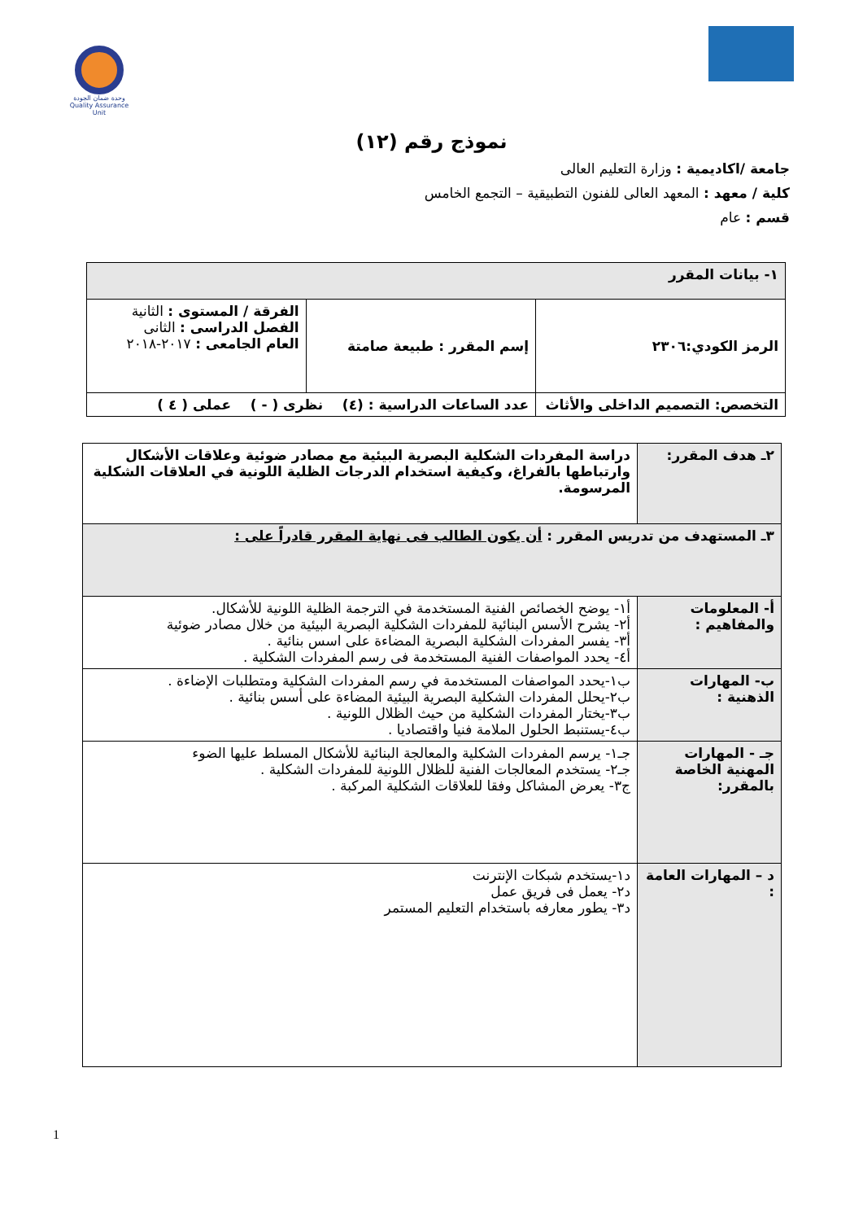وحدة ضمان الجودة
Quality Assurance Unit
نموذج رقم (١٢)
جامعة /اكاديمية : وزارة التعليم العالى
كلية / معهد : المعهد العالى للفنون التطبيقية – التجمع الخامس
قسم : عام
| ١- بيانات المقرر | | |
| الرمز الكودي:٢٣٠٦ | إسم المقرر : طبيعة صامتة | الفرقة / المستوى : الثانية الفصل الدراسى : الثانى العام الجامعى : ٢٠١٧-٢٠١٨ |
| التخصص: التصميم الداخلى والأثاث | عدد الساعات الدراسية : (٤) نظرى ( - ) عملى ( ٤ ) | |
| ٢ـ هدف المقرر: | دراسة المفردات الشكلية البصرية البيئية مع مصادر ضوئية وعلاقات الأشكال وارتباطها بالفراغ، وكيفية استخدام الدرجات الظلية اللونية في العلاقات الشكلية المرسومة. |
| ٣ـ المستهدف من تدريس المقرر : أن يكون الطالب فى نهاية المقرر قادراً على : | |
| أ- المعلومات والمفاهيم : | أ١- يوضح الخصائص الفنية المستخدمة في الترجمة الظلية اللونية للأشكال. أ٢- يشرح الأسس البنائية للمفردات الشكلية البصرية البيئية من خلال مصادر ضوئية أ٣- يفسر المفردات الشكلية البصرية المضاءة على اسس بنائية . أ٤- يحدد المواصفات الفنية المستخدمة فى رسم المفردات الشكلية . |
| ب- المهارات الذهنية : | ب١-يحدد المواصفات المستخدمة في رسم المفردات الشكلية ومتطلبات الإضاءة . ب٢-يحلل المفردات الشكلية البصرية البيئية المضاءة على أسس بنائية . ب٣-يختار المفردات الشكلية من حيث الظلال اللونية . ب٤-يستنبط الحلول الملامة فنيا واقتصاديا . |
| جـ - المهارات المهنية الخاصة بالمقرر: | جـ١- يرسم المفردات الشكلية والمعالجة البنائية للأشكال المسلط عليها الضوء جـ٢- يستخدم المعالجات الفنية للظلال اللونية للمفردات الشكلية . ج٣- يعرض المشاكل وفقا للعلاقات الشكلية المركبة . |
| د – المهارات العامة : | د١-يستخدم شبكات الإنترنت د٢- يعمل فى فريق عمل د٣- يطور معارفه باستخدام التعليم المستمر |
1